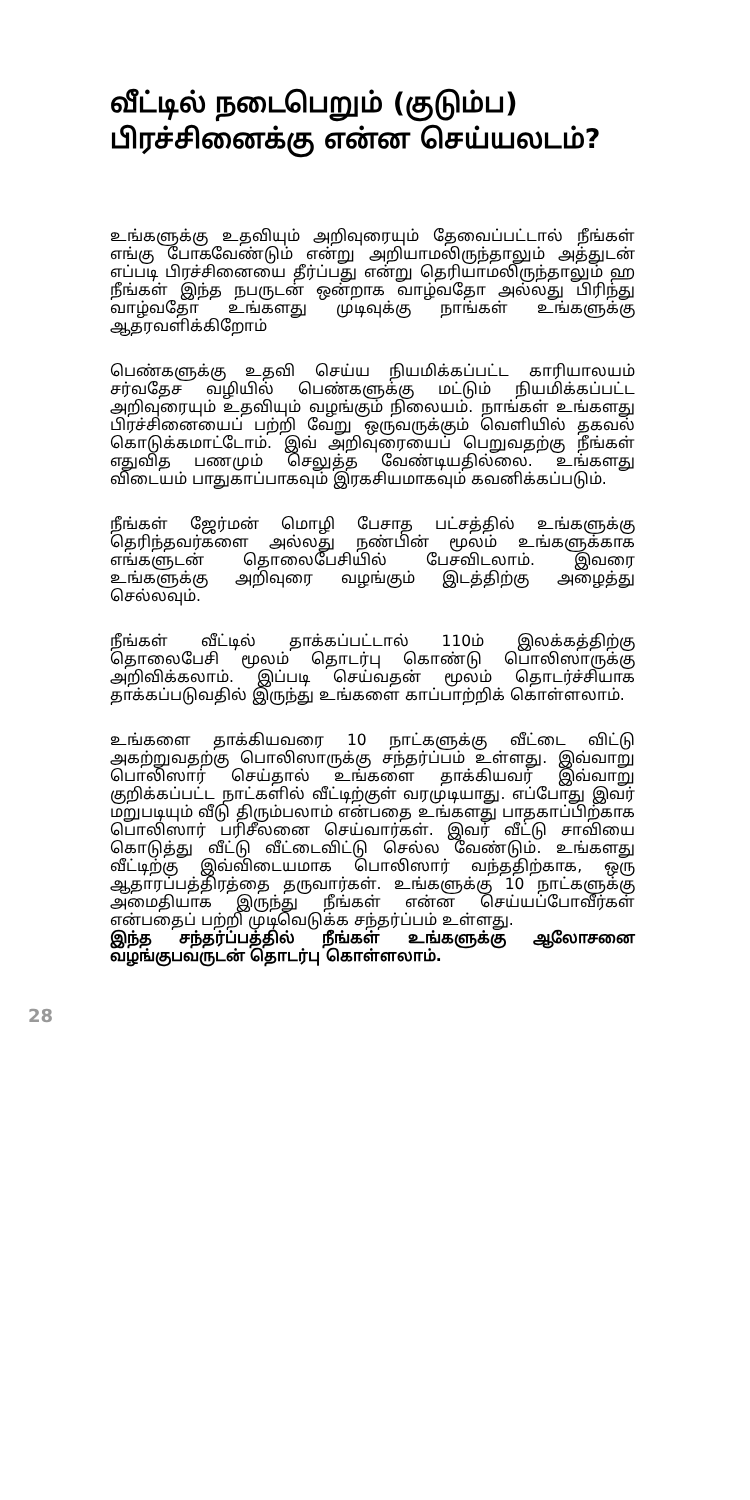வீட்டில் நடைபெறும் (குடும்ப) பிரச்சினைக்கு என்ன செய்யலடம்?
உங்களுக்கு உதவியும் அறிவுரையும் தேவைப்பட்டால் நீங்கள் எங்கு போகவேண்டும் என்று அறியாமலிருந்தாலும் அத்துடன் எப்படி பிரச்சினையை தீர்ப்பது என்று தெரியாமலிருந்தாலும் ஹ நீங்கள் இந்த நபருடன் ஒன்றாக வாழ்வதோ அல்லது பிரிந்து வாழ்வதோ உங்களது முடிவுக்கு நாங்கள் உங்களுக்கு ஆதரவளிக்கிறோம்
பெண்களுக்கு உதவி செய்ய நியமிக்கப்பட்ட காரியாலயம் சர்வதேச வழியில் பெண்களுக்கு மட்டும் நியமிக்கப்பட்ட அறிவுரையும் உதவியும் வழங்கும் நிலையம். நாங்கள் உங்களது பிரச்சினையைப் பற்றி வேறு ஒருவருக்கும் வெளியில் தகவல் கொடுக்கமாட்டோம். இவ் அறிவுரையைப் பெறுவதற்கு நீங்கள் எதுவித பணமும் செலுத்த வேண்டியதில்லை. உங்களது விடையம் பாதுகாப்பாகவும் இரகசியமாகவும் கவனிக்கப்படும்.
நீங்கள் ஜேர்மன் மொழி பேசாத பட்சத்தில் உங்களுக்கு தெரிந்தவர்களை அல்லது நண்பின் மூலம் உங்களுக்காக எங்களுடன் தொலைபேசியில் பேசவிடலாம். இவரை உங்களுக்கு அறிவுரை வழங்கும் இடத்திற்கு அழைத்து செல்லவும்.
நீங்கள் வீட்டில் தாக்கப்பட்டால் 110ம் இலக்கத்திற்கு தொலைபேசி மூலம் தொடர்பு கொண்டு பொலிஸாருக்கு அறிவிக்கலாம். இப்படி செய்வதன் மூலம் தொடர்ச்சியாக தாக்கப்படுவதில் இருந்து உங்களை காப்பாற்றிக் கொள்ளலாம்.
உங்களை தாக்கியவரை 10 நாட்களுக்கு வீட்டை விட்டு அகற்றுவதற்கு பொலிஸாருக்கு சந்தர்ப்பம் உள்ளது. இவ்வாறு பொலிஸார் செய்தால் உங்களை தாக்கியவர் இவ்வாறு குறிக்கப்பட்ட நாட்களில் வீட்டிற்குள் வரமுடியாது. எப்போது இவர் மறுபடியும் வீடு திரும்பலாம் என்பதை உங்களது பாதகாப்பிற்காக பொலிஸார் பரிசீலனை செய்வார்கள். இவர் வீட்டு சாவியை கொடுத்து வீட்டு வீட்டைவிட்டு செல்ல வேண்டும். உங்களது வீட்டிற்கு இவ்விடையமாக பொலிஸார் வந்ததிற்காக, ஒரு ஆதாரப்பத்திரத்தை தருவார்கள். உங்களுக்கு 10 நாட்களுக்கு அமைதியாக இருந்து நீங்கள் என்ன செய்யப்போவீர்கள் என்பதைப் பற்றி முடிவெடுக்க சந்தர்ப்பம் உள்ளது.
இந்த சந்தர்ப்பத்தில் நீங்கள் உங்களுக்கு ஆலோசனை வழங்குபவருடன் தொடர்பு கொள்ளலாம்.
28